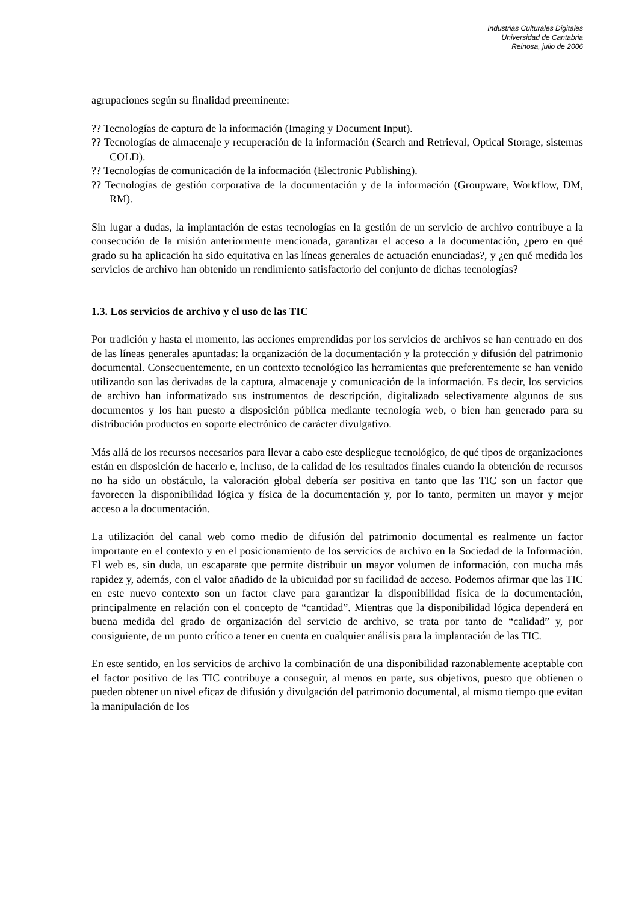Industrias Culturales Digitales
Universidad de Cantabria
Reinosa, julio de 2006
agrupaciones según su finalidad preeminente:
?? Tecnologías de captura de la información (Imaging y Document Input).
?? Tecnologías de almacenaje y recuperación de la información (Search and Retrieval, Optical Storage, sistemas COLD).
?? Tecnologías de comunicación de la información (Electronic Publishing).
?? Tecnologías de gestión corporativa de la documentación y de la información (Groupware, Workflow, DM, RM).
Sin lugar a dudas, la implantación de estas tecnologías en la gestión de un servicio de archivo contribuye a la consecución de la misión anteriormente mencionada, garantizar el acceso a la documentación, ¿pero en qué grado su ha aplicación ha sido equitativa en las líneas generales de actuación enunciadas?, y ¿en qué medida los servicios de archivo han obtenido un rendimiento satisfactorio del conjunto de dichas tecnologías?
1.3. Los servicios de archivo y el uso de las TIC
Por tradición y hasta el momento, las acciones emprendidas por los servicios de archivos se han centrado en dos de las líneas generales apuntadas: la organización de la documentación y la protección y difusión del patrimonio documental. Consecuentemente, en un contexto tecnológico las herramientas que preferentemente se han venido utilizando son las derivadas de la captura, almacenaje y comunicación de la información. Es decir, los servicios de archivo han informatizado sus instrumentos de descripción, digitalizado selectivamente algunos de sus documentos y los han puesto a disposición pública mediante tecnología web, o bien han generado para su distribución productos en soporte electrónico de carácter divulgativo.
Más allá de los recursos necesarios para llevar a cabo este despliegue tecnológico, de qué tipos de organizaciones están en disposición de hacerlo e, incluso, de la calidad de los resultados finales cuando la obtención de recursos no ha sido un obstáculo, la valoración global debería ser positiva en tanto que las TIC son un factor que favorecen la disponibilidad lógica y física de la documentación y, por lo tanto, permiten un mayor y mejor acceso a la documentación.
La utilización del canal web como medio de difusión del patrimonio documental es realmente un factor importante en el contexto y en el posicionamiento de los servicios de archivo en la Sociedad de la Información. El web es, sin duda, un escaparate que permite distribuir un mayor volumen de información, con mucha más rapidez y, además, con el valor añadido de la ubicuidad por su facilidad de acceso. Podemos afirmar que las TIC en este nuevo contexto son un factor clave para garantizar la disponibilidad física de la documentación, principalmente en relación con el concepto de “cantidad”. Mientras que la disponibilidad lógica dependerá en buena medida del grado de organización del servicio de archivo, se trata por tanto de “calidad” y, por consiguiente, de un punto crítico a tener en cuenta en cualquier análisis para la implantación de las TIC.
En este sentido, en los servicios de archivo la combinación de una disponibilidad razonablemente aceptable con el factor positivo de las TIC contribuye a conseguir, al menos en parte, sus objetivos, puesto que obtienen o pueden obtener un nivel eficaz de difusión y divulgación del patrimonio documental, al mismo tiempo que evitan la manipulación de los